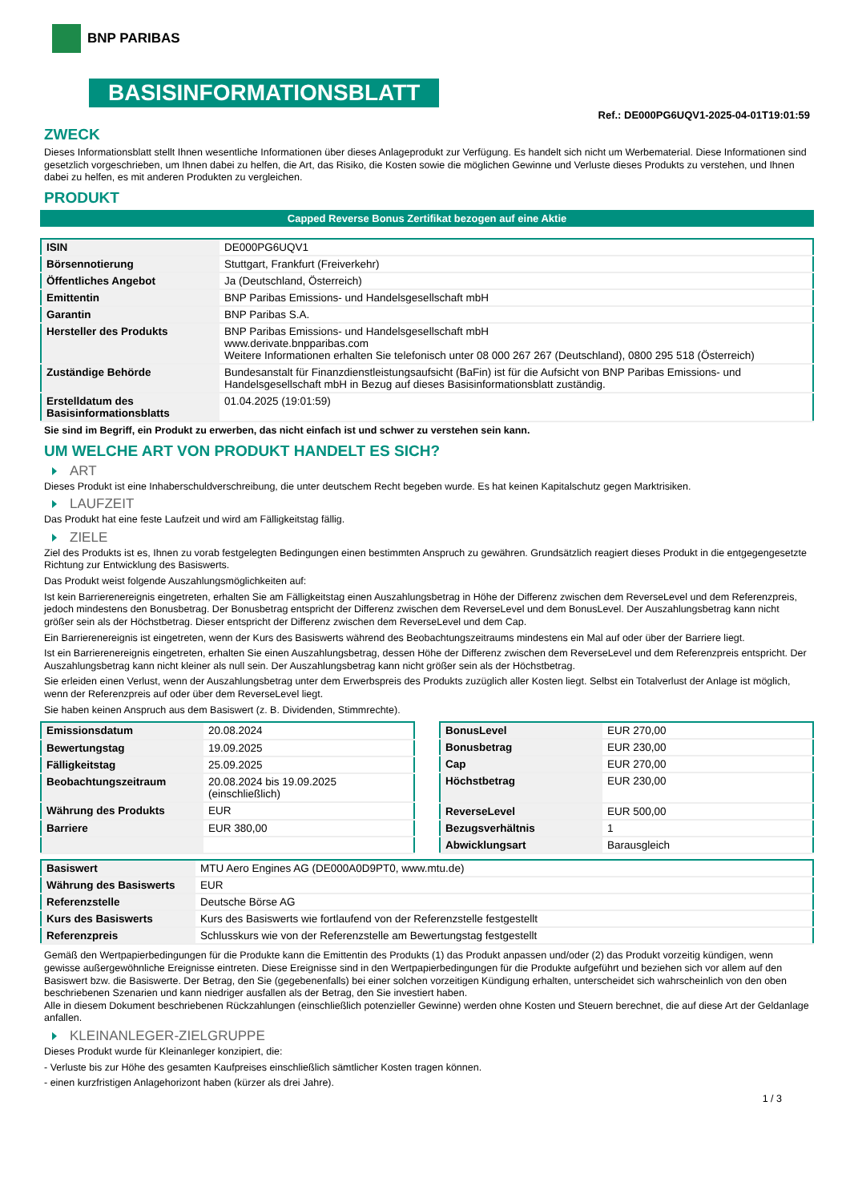BNP PARIBAS
BASISINFORMATIONSBLATT
Ref.: DE000PG6UQV1-2025-04-01T19:01:59
ZWECK
Dieses Informationsblatt stellt Ihnen wesentliche Informationen über dieses Anlageprodukt zur Verfügung. Es handelt sich nicht um Werbematerial. Diese Informationen sind gesetzlich vorgeschrieben, um Ihnen dabei zu helfen, die Art, das Risiko, die Kosten sowie die möglichen Gewinne und Verluste dieses Produkts zu verstehen, und Ihnen dabei zu helfen, es mit anderen Produkten zu vergleichen.
PRODUKT
Capped Reverse Bonus Zertifikat bezogen auf eine Aktie
| ISIN | DE000PG6UQV1 |
| Börsennotierung | Stuttgart, Frankfurt (Freiverkehr) |
| Öffentliches Angebot | Ja (Deutschland, Österreich) |
| Emittentin | BNP Paribas Emissions- und Handelsgesellschaft mbH |
| Garantin | BNP Paribas S.A. |
| Hersteller des Produkts | BNP Paribas Emissions- und Handelsgesellschaft mbH www.derivate.bnpparibas.com Weitere Informationen erhalten Sie telefonisch unter 08 000 267 267 (Deutschland), 0800 295 518 (Österreich) |
| Zuständige Behörde | Bundesanstalt für Finanzdienstleistungsaufsicht (BaFin) ist für die Aufsicht von BNP Paribas Emissions- und Handelsgesellschaft mbH in Bezug auf dieses Basisinformationsblatt zuständig. |
| Erstelldatum des Basisinformationsblatts | 01.04.2025 (19:01:59) |
Sie sind im Begriff, ein Produkt zu erwerben, das nicht einfach ist und schwer zu verstehen sein kann.
UM WELCHE ART VON PRODUKT HANDELT ES SICH?
ART
Dieses Produkt ist eine Inhaberschuldverschreibung, die unter deutschem Recht begeben wurde. Es hat keinen Kapitalschutz gegen Marktrisiken.
LAUFZEIT
Das Produkt hat eine feste Laufzeit und wird am Fälligkeitstag fällig.
ZIELE
Ziel des Produkts ist es, Ihnen zu vorab festgelegten Bedingungen einen bestimmten Anspruch zu gewähren. Grundsätzlich reagiert dieses Produkt in die entgegengesetzte Richtung zur Entwicklung des Basiswerts.
Das Produkt weist folgende Auszahlungsmöglichkeiten auf:
Ist kein Barrierenereignis eingetreten, erhalten Sie am Fälligkeitstag einen Auszahlungsbetrag in Höhe der Differenz zwischen dem ReverseLevel und dem Referenzpreis, jedoch mindestens den Bonusbetrag. Der Bonusbetrag entspricht der Differenz zwischen dem ReverseLevel und dem BonusLevel. Der Auszahlungsbetrag kann nicht größer sein als der Höchstbetrag. Dieser entspricht der Differenz zwischen dem ReverseLevel und dem Cap.
Ein Barrierenereignis ist eingetreten, wenn der Kurs des Basiswerts während des Beobachtungszeitraums mindestens ein Mal auf oder über der Barriere liegt.
Ist ein Barrierenereignis eingetreten, erhalten Sie einen Auszahlungsbetrag, dessen Höhe der Differenz zwischen dem ReverseLevel und dem Referenzpreis entspricht. Der Auszahlungsbetrag kann nicht kleiner als null sein. Der Auszahlungsbetrag kann nicht größer sein als der Höchstbetrag.
Sie erleiden einen Verlust, wenn der Auszahlungsbetrag unter dem Erwerbspreis des Produkts zuzüglich aller Kosten liegt. Selbst ein Totalverlust der Anlage ist möglich, wenn der Referenzpreis auf oder über dem ReverseLevel liegt.
Sie haben keinen Anspruch aus dem Basiswert (z. B. Dividenden, Stimmrechte).
| Emissionsdatum | 20.08.2024 |
| Bewertungstag | 19.09.2025 |
| Fälligkeitstag | 25.09.2025 |
| Beobachtungszeitraum | 20.08.2024 bis 19.09.2025 (einschließlich) |
| Währung des Produkts | EUR |
| Barriere | EUR 380,00 |
| BonusLevel | EUR 270,00 |
| Bonusbetrag | EUR 230,00 |
| Cap | EUR 270,00 |
| Höchstbetrag | EUR 230,00 |
| ReverseLevel | EUR 500,00 |
| Bezugsverhältnis | 1 |
| Abwicklungsart | Barausgleich |
| Basiswert | MTU Aero Engines AG (DE000A0D9PT0, www.mtu.de) |
| Währung des Basiswerts | EUR |
| Referenzstelle | Deutsche Börse AG |
| Kurs des Basiswerts | Kurs des Basiswerts wie fortlaufend von der Referenzstelle festgestellt |
| Referenzpreis | Schlusskurs wie von der Referenzstelle am Bewertungstag festgestellt |
Gemäß den Wertpapierbedingungen für die Produkte kann die Emittentin des Produkts (1) das Produkt anpassen und/oder (2) das Produkt vorzeitig kündigen, wenn gewisse außergewöhnliche Ereignisse eintreten. Diese Ereignisse sind in den Wertpapierbedingungen für die Produkte aufgeführt und beziehen sich vor allem auf den Basiswert bzw. die Basiswerte. Der Betrag, den Sie (gegebenenfalls) bei einer solchen vorzeitigen Kündigung erhalten, unterscheidet sich wahrscheinlich von den oben beschriebenen Szenarien und kann niedriger ausfallen als der Betrag, den Sie investiert haben.
Alle in diesem Dokument beschriebenen Rückzahlungen (einschließlich potenzieller Gewinne) werden ohne Kosten und Steuern berechnet, die auf diese Art der Geldanlage anfallen.
KLEINANLEGER-ZIELGRUPPE
Dieses Produkt wurde für Kleinanleger konzipiert, die:
- Verluste bis zur Höhe des gesamten Kaufpreises einschließlich sämtlicher Kosten tragen können.
- einen kurzfristigen Anlagehorizont haben (kürzer als drei Jahre).
1 / 3